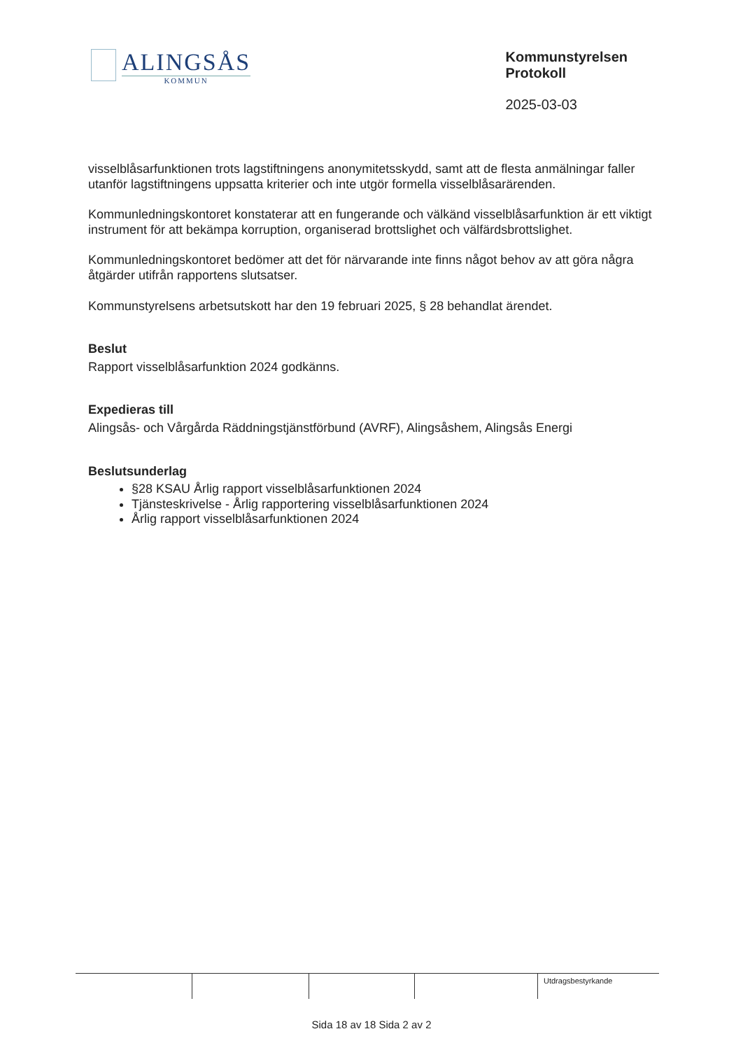ALINGSÅS
KOMMUN
Kommunstyrelsen
Protokoll
2025-03-03
visselblåsarfunktionen trots lagstiftningens anonymitetsskydd, samt att de flesta anmälningar faller utanför lagstiftningens uppsatta kriterier och inte utgör formella visselblåsarärenden.
Kommunledningskontoret konstaterar att en fungerande och välkänd visselblåsarfunktion är ett viktigt instrument för att bekämpa korruption, organiserad brottslighet och välfärdsbrottslighet.
Kommunledningskontoret bedömer att det för närvarande inte finns något behov av att göra några åtgärder utifrån rapportens slutsatser.
Kommunstyrelsens arbetsutskott har den 19 februari 2025, § 28 behandlat ärendet.
Beslut
Rapport visselblåsarfunktion 2024 godkänns.
Expedieras till
Alingsås- och Vårgårda Räddningstjänstförbund (AVRF), Alingsåshem, Alingsås Energi
Beslutsunderlag
§28 KSAU Årlig rapport visselblåsarfunktionen 2024
Tjänsteskrivelse - Årlig rapportering visselblåsarfunktionen 2024
Årlig rapport visselblåsarfunktionen 2024
Utdragsbestyrkande
Sida 18 av 18 Sida 2 av 2